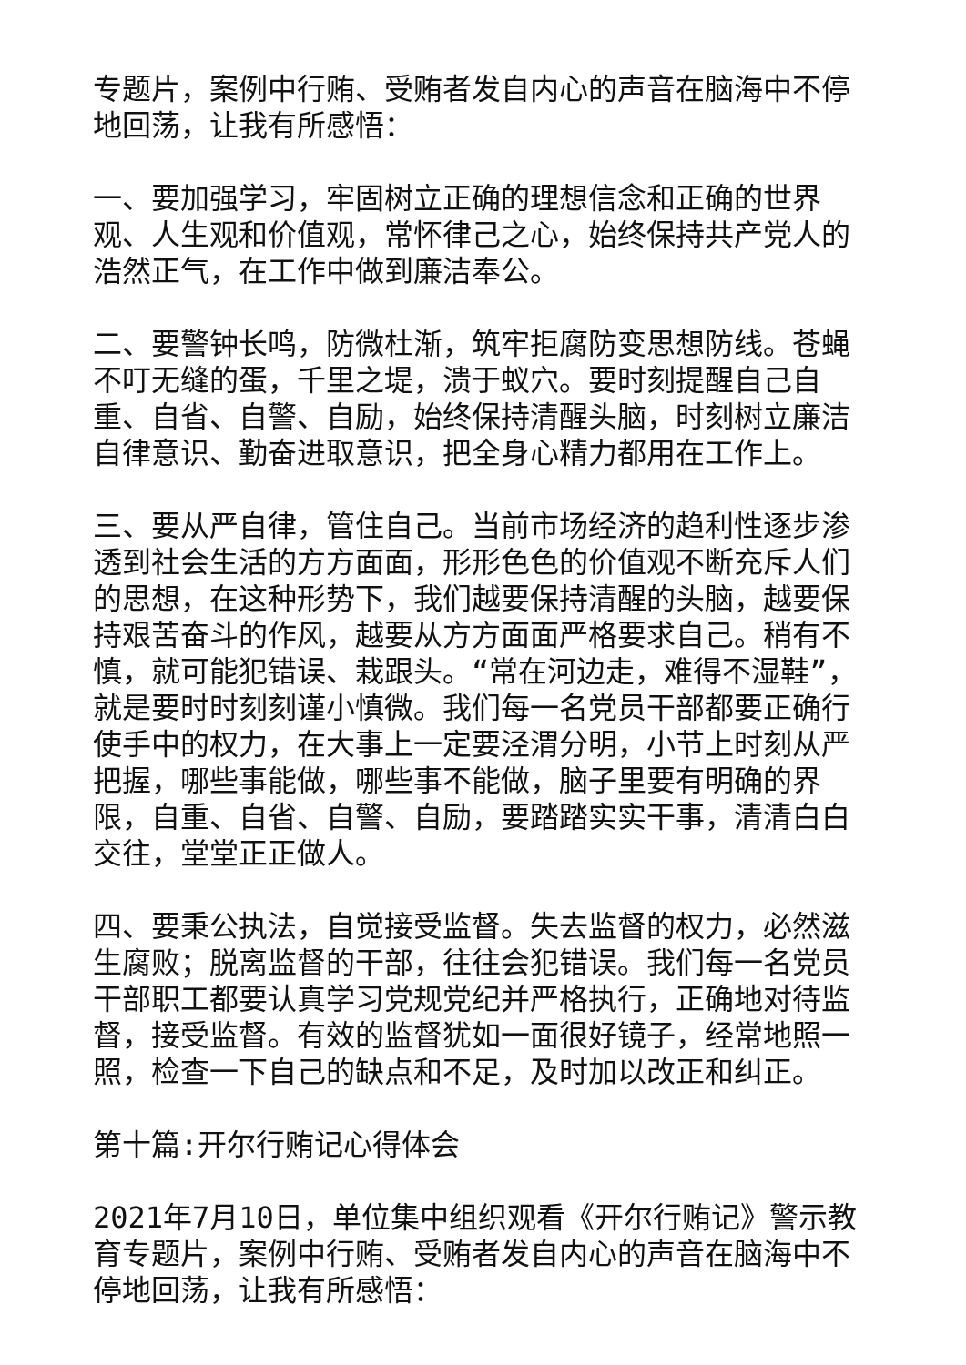专题片，案例中行贿、受贿者发自内心的声音在脑海中不停地回荡，让我有所感悟：
一、要加强学习，牢固树立正确的理想信念和正确的世界观、人生观和价值观，常怀律己之心，始终保持共产党人的浩然正气，在工作中做到廉洁奉公。
二、要警钟长鸣，防微杜渐，筑牢拒腐防变思想防线。苍蝇不叮无缝的蛋，千里之堤，溃于蚁穴。要时刻提醒自己自重、自省、自警、自励，始终保持清醒头脑，时刻树立廉洁自律意识、勤奋进取意识，把全身心精力都用在工作上。
三、要从严自律，管住自己。当前市场经济的趋利性逐步渗透到社会生活的方方面面，形形色色的价值观不断充斥人们的思想，在这种形势下，我们越要保持清醒的头脑，越要保持艰苦奋斗的作风，越要从方方面面严格要求自己。稍有不慎，就可能犯错误、栽跟头。“常在河边走，难得不湿鞋”，就是要时时刻刻谨小慎微。我们每一名党员干部都要正确行使手中的权力，在大事上一定要泾渭分明，小节上时刻从严把握，哪些事能做，哪些事不能做，脑子里要有明确的界限，自重、自省、自警、自励，要踏踏实实干事，清清白白交往，堂堂正正做人。
四、要秉公执法，自觉接受监督。失去监督的权力，必然滋生腐败；脱离监督的干部，往往会犯错误。我们每一名党员干部职工都要认真学习党规党纪并严格执行，正确地对待监督，接受监督。有效的监督犹如一面很好镜子，经常地照一照，检查一下自己的缺点和不足，及时加以改正和纠正。
第十篇:开尔行贿记心得体会
2021年7月10日，单位集中组织观看《开尔行贿记》警示教育专题片，案例中行贿、受贿者发自内心的声音在脑海中不停地回荡，让我有所感悟：